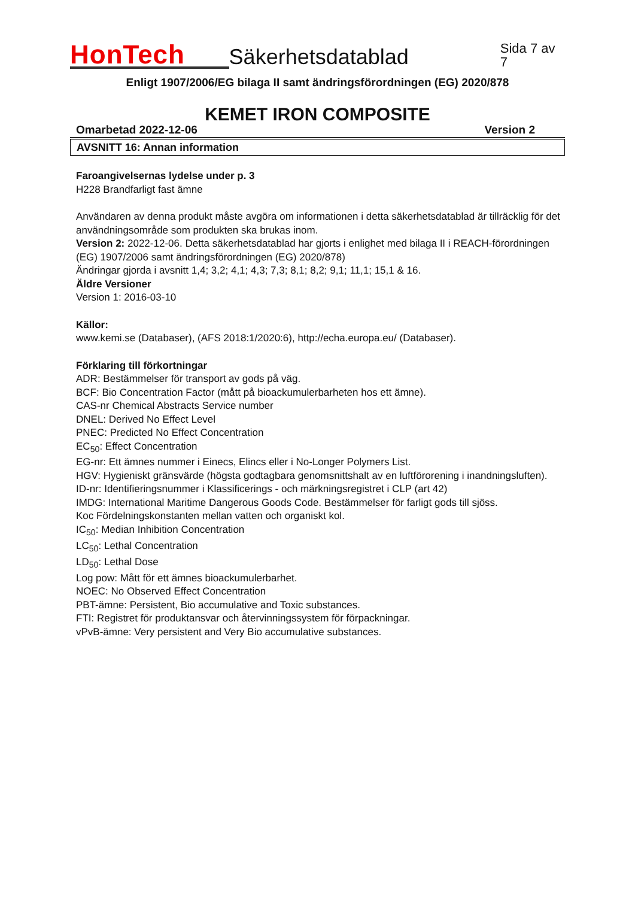HonTech
Säkerhetsdatablad
Sida 7 av 7
Enligt 1907/2006/EG bilaga II samt ändringsförordningen (EG) 2020/878
KEMET IRON COMPOSITE
Omarbetad 2022-12-06 Version 2
AVSNITT 16: Annan information
Faroangivelsernas lydelse under p. 3
H228 Brandfarligt fast ämne
Användaren av denna produkt måste avgöra om informationen i detta säkerhetsdatablad är tillräcklig för det användningsområde som produkten ska brukas inom.
Version 2: 2022-12-06. Detta säkerhetsdatablad har gjorts i enlighet med bilaga II i REACH-förordningen (EG) 1907/2006 samt ändringsförordningen (EG) 2020/878)
Ändringar gjorda i avsnitt 1,4; 3,2; 4,1; 4,3; 7,3; 8,1; 8,2; 9,1; 11,1; 15,1 & 16.
Äldre Versioner
Version 1: 2016-03-10
Källor:
www.kemi.se (Databaser), (AFS 2018:1/2020:6), http://echa.europa.eu/ (Databaser).
Förklaring till förkortningar
ADR: Bestämmelser för transport av gods på väg.
BCF: Bio Concentration Factor (mått på bioackumulerbarheten hos ett ämne).
CAS-nr Chemical Abstracts Service number
DNEL: Derived No Effect Level
PNEC: Predicted No Effect Concentration
EC<sub>50</sub>: Effect Concentration
EG-nr: Ett ämnes nummer i Einecs, Elincs eller i No-Longer Polymers List.
HGV: Hygieniskt gränsvärde (högsta godtagbara genomsnittshalt av en luftförorening i inandningsluften).
ID-nr: Identifieringsnummer i Klassificerings - och märkningsregistret i CLP (art 42)
IMDG: International Maritime Dangerous Goods Code. Bestämmelser för farligt gods till sjöss.
Koc Fördelningskonstanten mellan vatten och organiskt kol.
IC<sub>50</sub>: Median Inhibition Concentration
LC<sub>50</sub>: Lethal Concentration
LD<sub>50</sub>: Lethal Dose
Log pow: Mått för ett ämnes bioackumulerbarhet.
NOEC: No Observed Effect Concentration
PBT-ämne: Persistent, Bio accumulative and Toxic substances.
FTI: Registret för produktansvar och återvinningssystem för förpackningar.
vPvB-ämne: Very persistent and Very Bio accumulative substances.